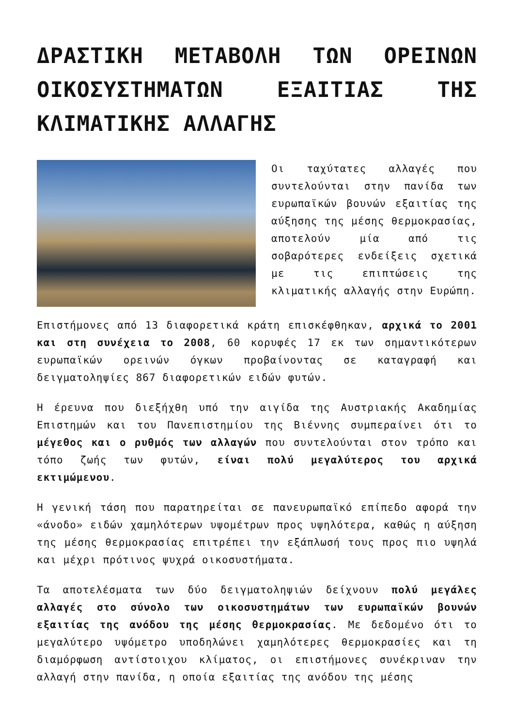ΔΡΑΣΤΙΚΗ ΜΕΤΑΒΟΛΗ ΤΩΝ ΟΡΕΙΝΩΝ ΟΙΚΟΣΥΣΤΗΜΑΤΩΝ ΕΞΑΙΤΙΑΣ ΤΗΣ ΚΛΙΜΑΤΙΚΗΣ ΑΛΛΑΓΗΣ
Οι ταχύτατες αλλαγές που συντελούνται στην πανίδα των ευρωπαϊκών βουνών εξαιτίας της αύξησης της μέσης θερμοκρασίας, αποτελούν μία από τις σοβαρότερες ενδείξεις σχετικά με τις επιπτώσεις της κλιματικής αλλαγής στην Ευρώπη.
Επιστήμονες από 13 διαφορετικά κράτη επισκέφθηκαν, αρχικά το 2001 και στη συνέχεια το 2008, 60 κορυφές 17 εκ των σημαντικότερων ευρωπαϊκών ορεινών όγκων προβαίνοντας σε καταγραφή και δειγματοληψίες 867 διαφορετικών ειδών φυτών.
Η έρευνα που διεξήχθη υπό την αιγίδα της Αυστριακής Ακαδημίας Επιστημών και του Πανεπιστημίου της Βιέννης συμπεραίνει ότι το μέγεθος και ο ρυθμός των αλλαγών που συντελούνται στον τρόπο και τόπο ζωής των φυτών, είναι πολύ μεγαλύτερος του αρχικά εκτιμώμενου.
Η γενική τάση που παρατηρείται σε πανευρωπαϊκό επίπεδο αφορά την «άνοδο» ειδών χαμηλότερων υψομέτρων προς υψηλότερα, καθώς η αύξηση της μέσης θερμοκρασίας επιτρέπει την εξάπλωσή τους προς πιο υψηλά και μέχρι πρότινος ψυχρά οικοσυστήματα.
Τα αποτελέσματα των δύο δειγματοληψιών δείχνουν πολύ μεγάλες αλλαγές στο σύνολο των οικοσυστημάτων των ευρωπαϊκών βουνών εξαιτίας της ανόδου της μέσης θερμοκρασίας. Με δεδομένο ότι το μεγαλύτερο υψόμετρο υποδηλώνει χαμηλότερες θερμοκρασίες και τη διαμόρφωση αντίστοιχου κλίματος, οι επιστήμονες συνέκριναν την αλλαγή στην πανίδα, η οποία εξαιτίας της ανόδου της μέσης